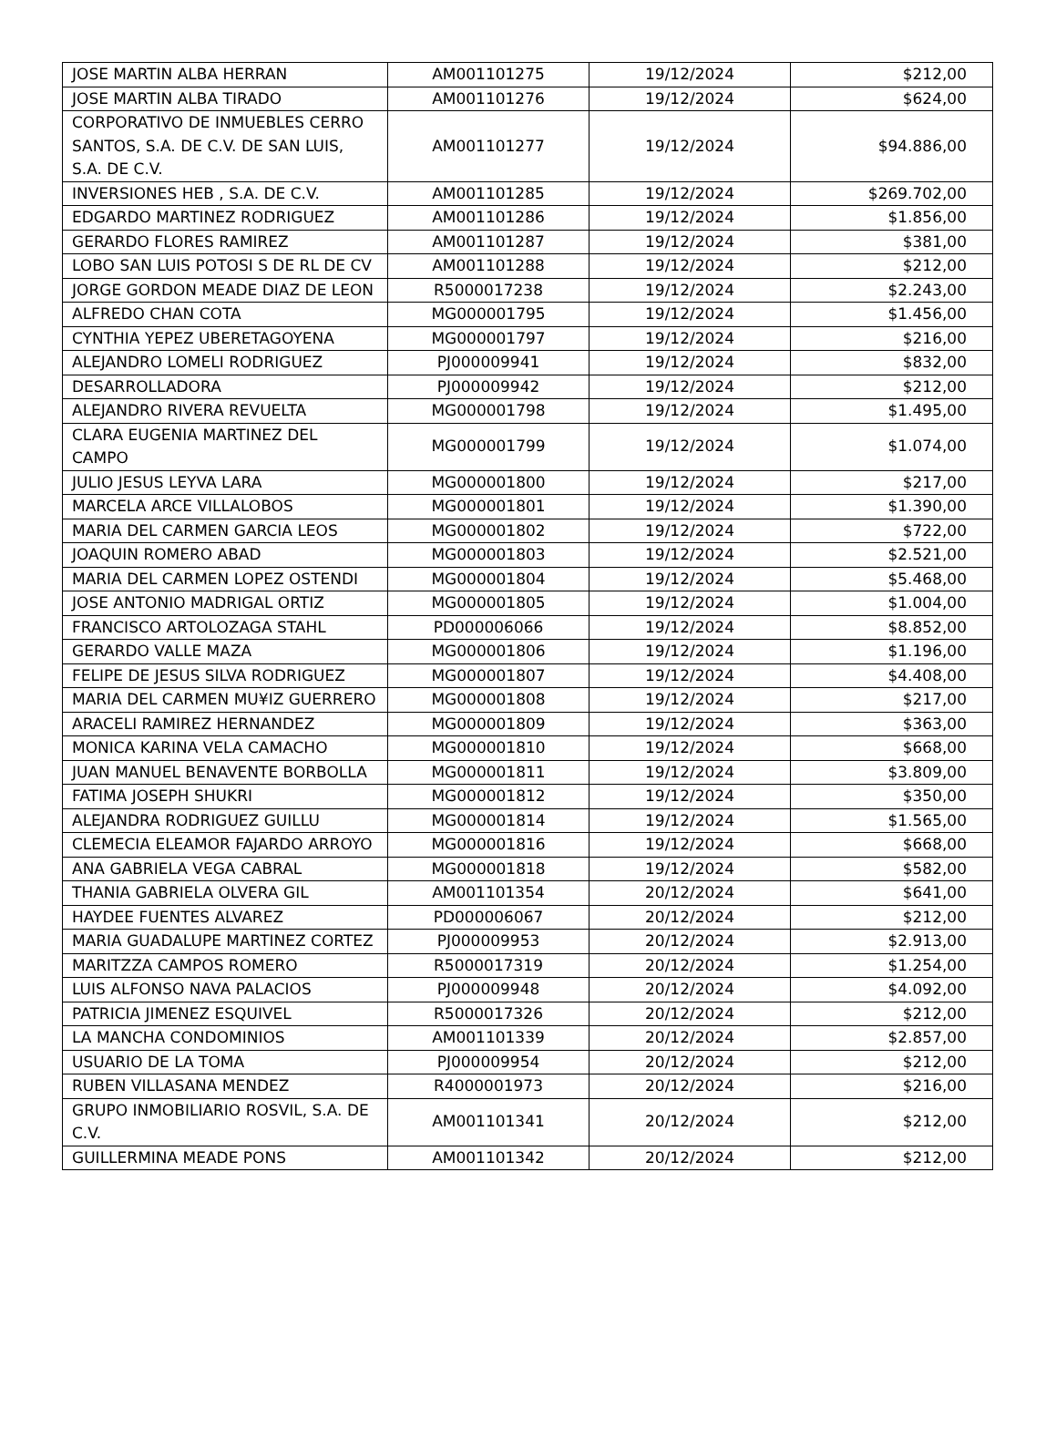| JOSE MARTIN ALBA HERRAN | AM001101275 | 19/12/2024 | $212,00 |
| JOSE MARTIN ALBA TIRADO | AM001101276 | 19/12/2024 | $624,00 |
| CORPORATIVO DE INMUEBLES CERRO SANTOS, S.A. DE C.V. DE SAN LUIS, S.A. DE C.V. | AM001101277 | 19/12/2024 | $94.886,00 |
| INVERSIONES HEB , S.A. DE C.V. | AM001101285 | 19/12/2024 | $269.702,00 |
| EDGARDO MARTINEZ RODRIGUEZ | AM001101286 | 19/12/2024 | $1.856,00 |
| GERARDO FLORES RAMIREZ | AM001101287 | 19/12/2024 | $381,00 |
| LOBO SAN LUIS POTOSI S DE RL DE CV | AM001101288 | 19/12/2024 | $212,00 |
| JORGE GORDON MEADE DIAZ DE LEON | R5000017238 | 19/12/2024 | $2.243,00 |
| ALFREDO CHAN COTA | MG000001795 | 19/12/2024 | $1.456,00 |
| CYNTHIA YEPEZ UBERETAGOYENA | MG000001797 | 19/12/2024 | $216,00 |
| ALEJANDRO LOMELI RODRIGUEZ | PJ000009941 | 19/12/2024 | $832,00 |
| DESARROLLADORA | PJ000009942 | 19/12/2024 | $212,00 |
| ALEJANDRO RIVERA REVUELTA | MG000001798 | 19/12/2024 | $1.495,00 |
| CLARA EUGENIA MARTINEZ DEL CAMPO | MG000001799 | 19/12/2024 | $1.074,00 |
| JULIO JESUS LEYVA LARA | MG000001800 | 19/12/2024 | $217,00 |
| MARCELA ARCE VILLALOBOS | MG000001801 | 19/12/2024 | $1.390,00 |
| MARIA DEL CARMEN GARCIA LEOS | MG000001802 | 19/12/2024 | $722,00 |
| JOAQUIN ROMERO ABAD | MG000001803 | 19/12/2024 | $2.521,00 |
| MARIA DEL CARMEN LOPEZ OSTENDI | MG000001804 | 19/12/2024 | $5.468,00 |
| JOSE ANTONIO MADRIGAL ORTIZ | MG000001805 | 19/12/2024 | $1.004,00 |
| FRANCISCO ARTOLOZAGA STAHL | PD000006066 | 19/12/2024 | $8.852,00 |
| GERARDO VALLE MAZA | MG000001806 | 19/12/2024 | $1.196,00 |
| FELIPE DE JESUS SILVA RODRIGUEZ | MG000001807 | 19/12/2024 | $4.408,00 |
| MARIA DEL CARMEN MU¥IZ GUERRERO | MG000001808 | 19/12/2024 | $217,00 |
| ARACELI RAMIREZ HERNANDEZ | MG000001809 | 19/12/2024 | $363,00 |
| MONICA KARINA VELA CAMACHO | MG000001810 | 19/12/2024 | $668,00 |
| JUAN MANUEL BENAVENTE BORBOLLA | MG000001811 | 19/12/2024 | $3.809,00 |
| FATIMA JOSEPH SHUKRI | MG000001812 | 19/12/2024 | $350,00 |
| ALEJANDRA RODRIGUEZ GUILLU | MG000001814 | 19/12/2024 | $1.565,00 |
| CLEMECIA ELEAMOR FAJARDO ARROYO | MG000001816 | 19/12/2024 | $668,00 |
| ANA GABRIELA VEGA CABRAL | MG000001818 | 19/12/2024 | $582,00 |
| THANIA GABRIELA OLVERA GIL | AM001101354 | 20/12/2024 | $641,00 |
| HAYDEE FUENTES ALVAREZ | PD000006067 | 20/12/2024 | $212,00 |
| MARIA GUADALUPE MARTINEZ CORTEZ | PJ000009953 | 20/12/2024 | $2.913,00 |
| MARITZZA CAMPOS ROMERO | R5000017319 | 20/12/2024 | $1.254,00 |
| LUIS ALFONSO NAVA PALACIOS | PJ000009948 | 20/12/2024 | $4.092,00 |
| PATRICIA JIMENEZ ESQUIVEL | R5000017326 | 20/12/2024 | $212,00 |
| LA MANCHA CONDOMINIOS | AM001101339 | 20/12/2024 | $2.857,00 |
| USUARIO DE LA TOMA | PJ000009954 | 20/12/2024 | $212,00 |
| RUBEN VILLASANA MENDEZ | R4000001973 | 20/12/2024 | $216,00 |
| GRUPO INMOBILIARIO ROSVIL, S.A. DE C.V. | AM001101341 | 20/12/2024 | $212,00 |
| GUILLERMINA MEADE PONS | AM001101342 | 20/12/2024 | $212,00 |